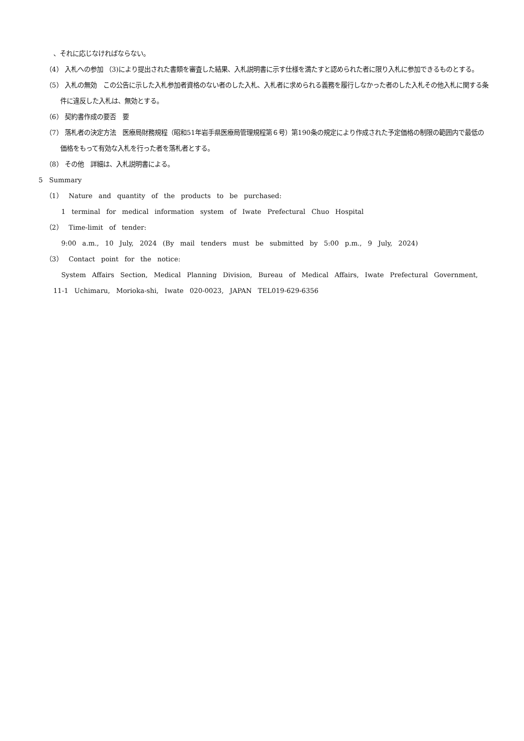、それに応じなければならない。
（4） 入札への参加 （3)により提出された書類を審査した結果、入札説明書に示す仕様を満たすと認められた者に限り入札に参加できるものとする。
（5） 入札の無効　この公告に示した入札参加者資格のない者のした入札、入札者に求められる義務を履行しなかった者のした入札その他入札に関する条件に違反した入札は、無効とする。
（6） 契約書作成の要否　要
（7） 落札者の決定方法　医療局財務規程（昭和51年岩手県医療局管理規程第６号）第190条の規定により作成された予定価格の制限の範囲内で最低の価格をもって有効な入札を行った者を落札者とする。
（8） その他　詳細は、入札説明書による。
5　Summary
（1） Nature and quantity of the products to be purchased:
1 terminal for medical information system of Iwate Prefectural Chuo Hospital
（2） Time-limit of tender:
9:00 a.m., 10 July, 2024 (By mail tenders must be submitted by 5:00 p.m., 9 July, 2024)
（3） Contact point for the notice:
System Affairs Section, Medical Planning Division, Bureau of Medical Affairs, Iwate Prefectural Government, 11-1 Uchimaru, Morioka-shi, Iwate 020-0023, JAPAN TEL019-629-6356